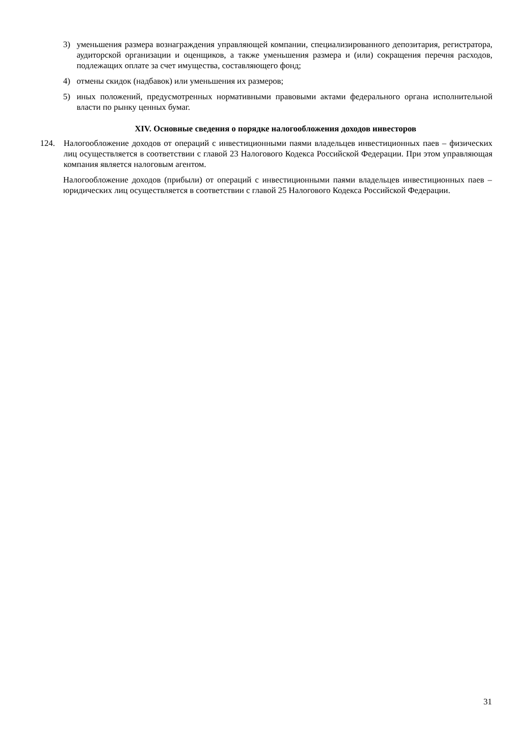3) уменьшения размера вознаграждения управляющей компании, специализированного депозитария, регистратора, аудиторской организации и оценщиков, а также уменьшения размера и (или) сокращения перечня расходов, подлежащих оплате за счет имущества, составляющего фонд;
4) отмены скидок (надбавок) или уменьшения их размеров;
5) иных положений, предусмотренных нормативными правовыми актами федерального органа исполнительной власти по рынку ценных бумаг.
XIV. Основные сведения о порядке налогообложения доходов инвесторов
124. Налогообложение доходов от операций с инвестиционными паями владельцев инвестиционных паев – физических лиц осуществляется в соответствии с главой 23 Налогового Кодекса Российской Федерации. При этом управляющая компания является налоговым агентом.
Налогообложение доходов (прибыли) от операций с инвестиционными паями владельцев инвестиционных паев – юридических лиц осуществляется в соответствии с главой 25 Налогового Кодекса Российской Федерации.
31